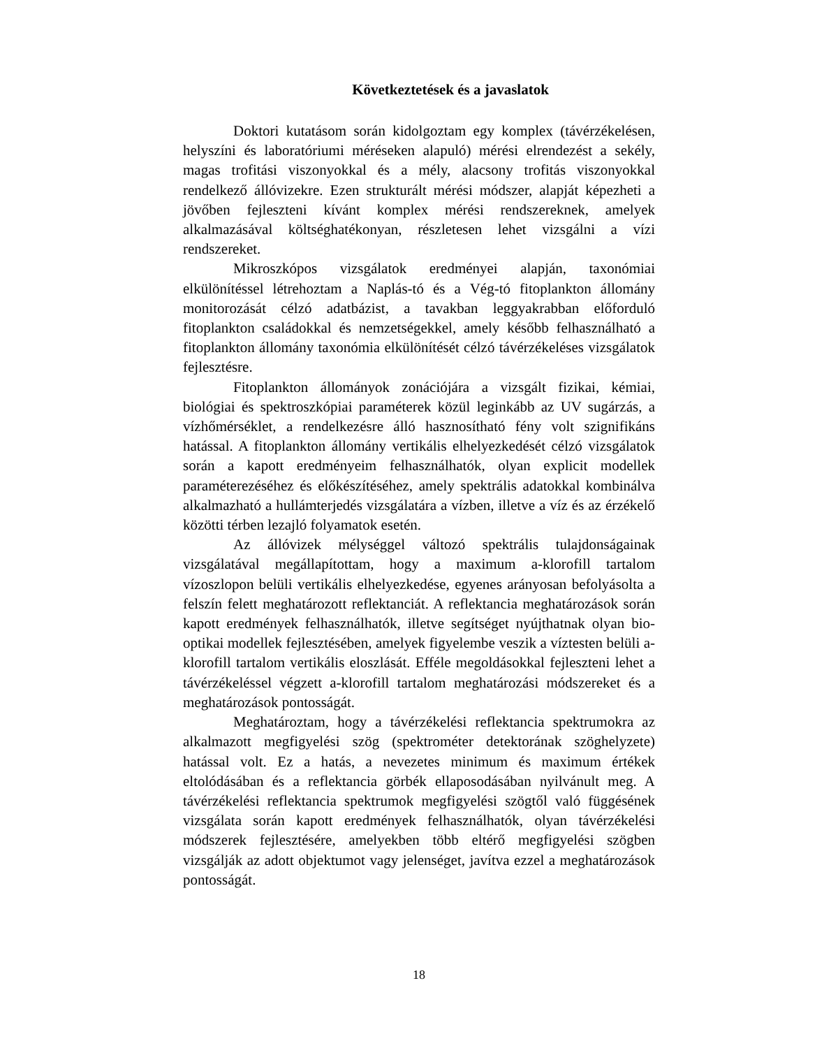Következtetések és a javaslatok
Doktori kutatásom során kidolgoztam egy komplex (távérzékelésen, helyszíni és laboratóriumi méréseken alapuló) mérési elrendezést a sekély, magas trofitási viszonyokkal és a mély, alacsony trofitás viszonyokkal rendelkező állóvizekre. Ezen strukturált mérési módszer, alapját képezheti a jövőben fejleszteni kívánt komplex mérési rendszereknek, amelyek alkalmazásával költséghatékonyan, részletesen lehet vizsgálni a vízi rendszereket.
Mikroszkópos vizsgálatok eredményei alapján, taxonómiai elkülönítéssel létrehoztam a Naplás-tó és a Vég-tó fitoplankton állomány monitorozását célzó adatbázist, a tavakban leggyakrabban előforduló fitoplankton családokkal és nemzetségekkel, amely később felhasználható a fitoplankton állomány taxonómia elkülönítését célzó távérzékeléses vizsgálatok fejlesztésre.
Fitoplankton állományok zonációjára a vizsgált fizikai, kémiai, biológiai és spektroszkópiai paraméterek közül leginkább az UV sugárzás, a vízhőmérséklet, a rendelkezésre álló hasznosítható fény volt szignifikáns hatással. A fitoplankton állomány vertikális elhelyezkedését célzó vizsgálatok során a kapott eredményeim felhasználhatók, olyan explicit modellek paraméterezéséhez és előkészítéséhez, amely spektrális adatokkal kombinálva alkalmazható a hullámterjedés vizsgálatára a vízben, illetve a víz és az érzékelő közötti térben lezajló folyamatok esetén.
Az állóvizek mélységgel változó spektrális tulajdonságainak vizsgálatával megállapítottam, hogy a maximum a-klorofill tartalom vízoszlopon belüli vertikális elhelyezkedése, egyenes arányosan befolyásolta a felszín felett meghatározott reflektanciát. A reflektancia meghatározások során kapott eredmények felhasználhatók, illetve segítséget nyújthatnak olyan bio-optikai modellek fejlesztésében, amelyek figyelembe veszik a víztesten belüli a-klorofill tartalom vertikális eloszlását. Efféle megoldásokkal fejleszteni lehet a távérzékeléssel végzett a-klorofill tartalom meghatározási módszereket és a meghatározások pontosságát.
Meghatároztam, hogy a távérzékelési reflektancia spektrumokra az alkalmazott megfigyelési szög (spektrométer detektorának szöghelyzete) hatással volt. Ez a hatás, a nevezetes minimum és maximum értékek eltolódásában és a reflektancia görbék ellaposodásában nyilvánult meg. A távérzékelési reflektancia spektrumok megfigyelési szögtől való függésének vizsgálata során kapott eredmények felhasználhatók, olyan távérzékelési módszerek fejlesztésére, amelyekben több eltérő megfigyelési szögben vizsgálják az adott objektumot vagy jelenséget, javítva ezzel a meghatározások pontosságát.
18